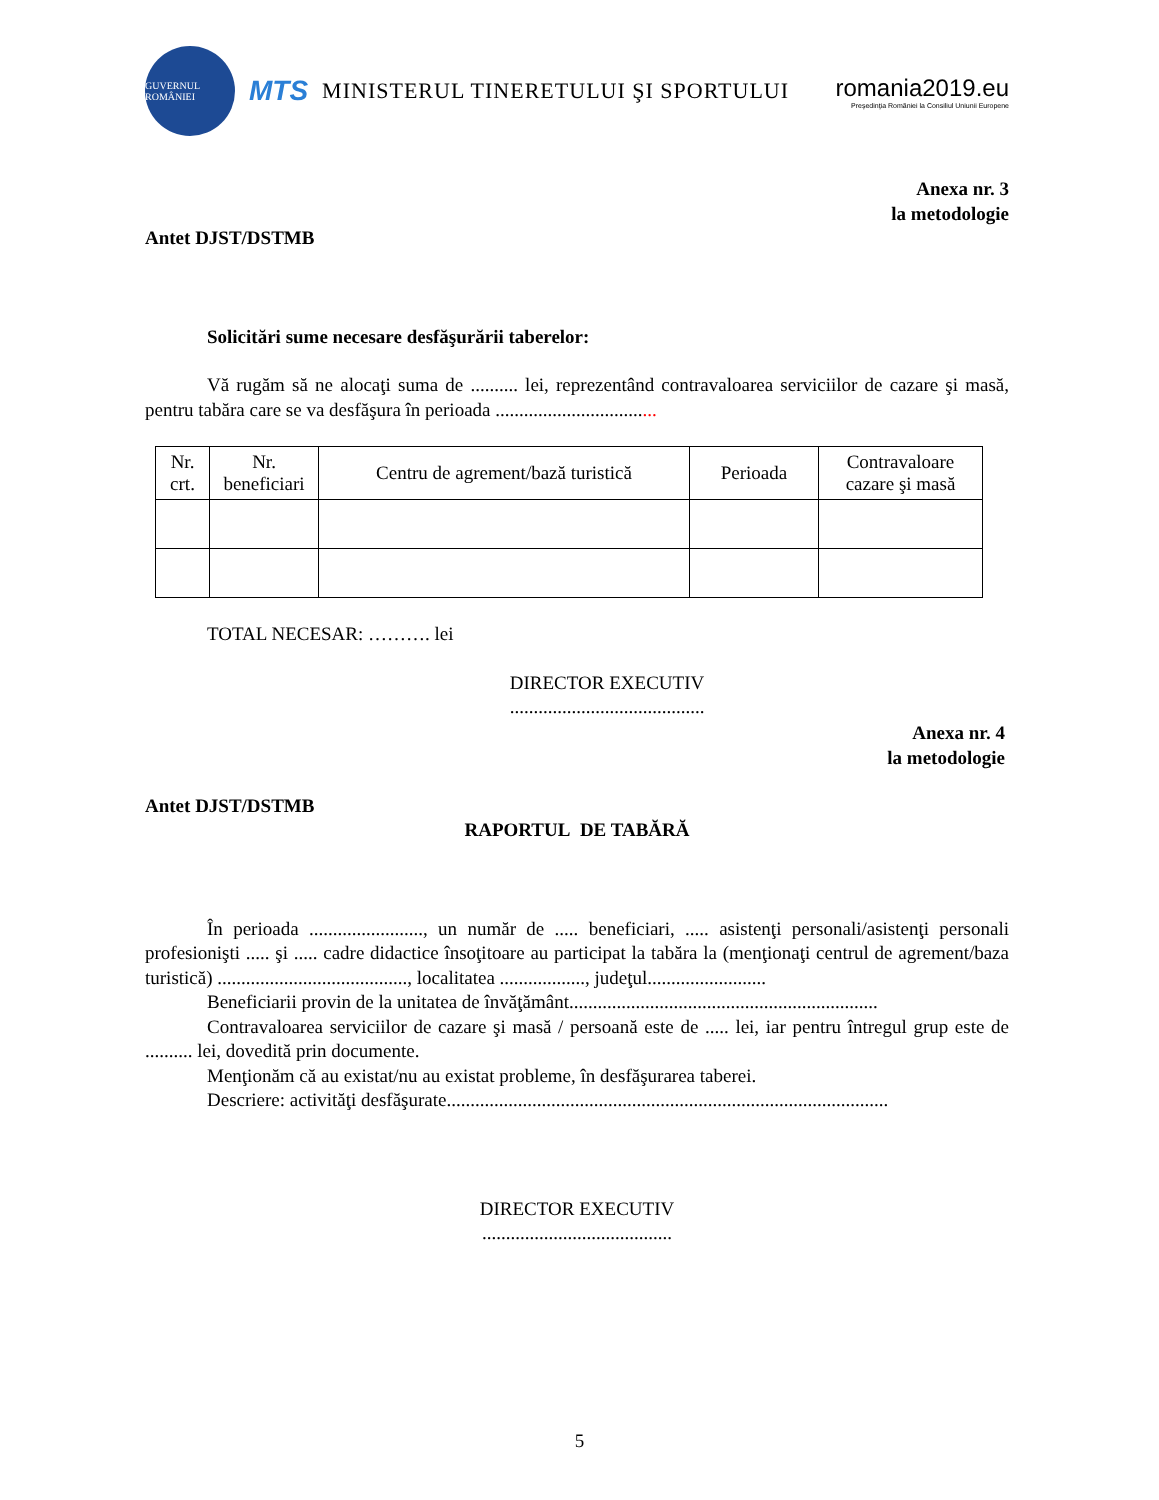GUVERNUL ROMÂNIEI
MTS MINISTERUL TINERETULUI ŞI SPORTULUI
romania2019.eu
Preşedinţia României la Consiliul Uniunii Europene
Anexa nr. 3
la metodologie
Antet DJST/DSTMB
Solicitări sume necesare desfăşurării taberelor:
Vă rugăm să ne alocaţi suma de .......... lei, reprezentând contravaloarea serviciilor de cazare şi masă, pentru tabăra care se va desfăşura în perioada ..................................
| Nr. crt. | Nr. beneficiari | Centru de agrement/bază turistică | Perioada | Contravaloare cazare şi masă |
| --- | --- | --- | --- | --- |
TOTAL NECESAR: ………. lei
DIRECTOR EXECUTIV
.........................................
Anexa nr. 4
la metodologie
Antet DJST/DSTMB
RAPORTUL DE TABĂRĂ
În perioada ........................, un număr de ..... beneficiari, ..... asistenţi personali/asistenţi personali profesionişti ..... şi ..... cadre didactice însoţitoare au participat la tabăra la (menţionaţi centrul de agrement/baza turistică) ........................................, localitatea .................., judeţul.........................
Beneficiarii provin de la unitatea de învăţământ.................................................................
Contravaloarea serviciilor de cazare şi masă / persoană este de ..... lei, iar pentru întregul grup este de .......... lei, dovedită prin documente.
Menţionăm că au existat/nu au existat probleme, în desfăşurarea taberei.
Descriere: activităţi desfăşurate.............................................................................................
DIRECTOR EXECUTIV
........................................
5